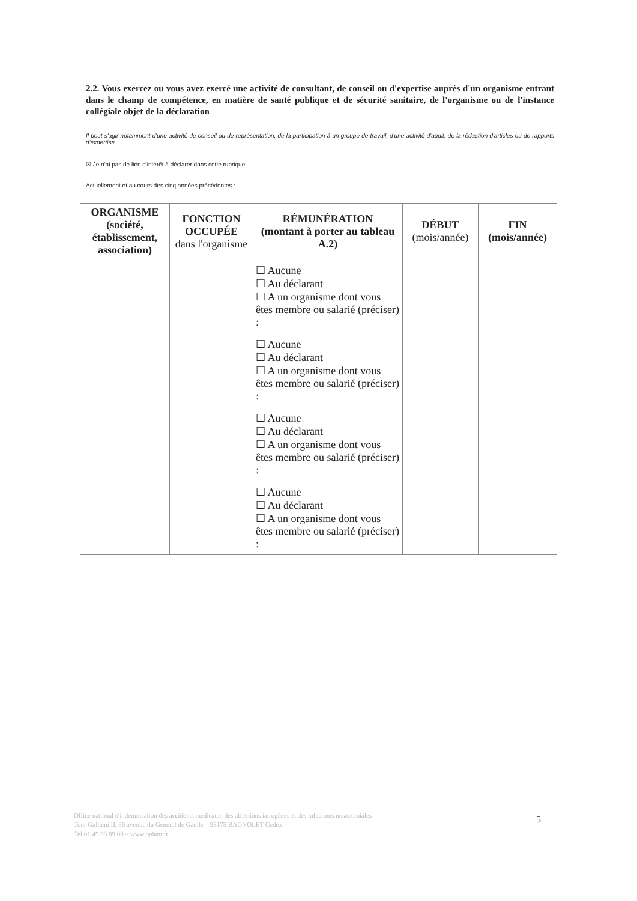2.2. Vous exercez ou vous avez exercé une activité de consultant, de conseil ou d'expertise auprès d'un organisme entrant dans le champ de compétence, en matière de santé publique et de sécurité sanitaire, de l'organisme ou de l'instance collégiale objet de la déclaration
Il peut s'agir notamment d'une activité de conseil ou de représentation, de la participation à un groupe de travail, d'une activité d'audit, de la rédaction d'articles ou de rapports d'expertise.
☒ Je n'ai pas de lien d'intérêt à déclarer dans cette rubrique.
Actuellement et au cours des cinq années précédentes :
| ORGANISME (société, établissement, association) | FONCTION OCCUPÉE dans l'organisme | RÉMUNÉRATION (montant à porter au tableau A.2) | DÉBUT (mois/année) | FIN (mois/année) |
| --- | --- | --- | --- | --- |
| | | ☐ Aucune ☐ Au déclarant ☐ A un organisme dont vous êtes membre ou salarié (préciser) : | | |
| | | ☐ Aucune ☐ Au déclarant ☐ A un organisme dont vous êtes membre ou salarié (préciser) : | | |
| | | ☐ Aucune ☐ Au déclarant ☐ A un organisme dont vous êtes membre ou salarié (préciser) : | | |
| | | ☐ Aucune ☐ Au déclarant ☐ A un organisme dont vous êtes membre ou salarié (préciser) : | | |
Office national d'indemnisation des accidents médicaux, des affections iatrogènes et des infections nosocomiales
Tour Gallieni II, 36 avenue du Général de Gaulle – 93175 BAGNOLET Cedex
Tel 01 49 93 89 00 – www.oniam.fr
5